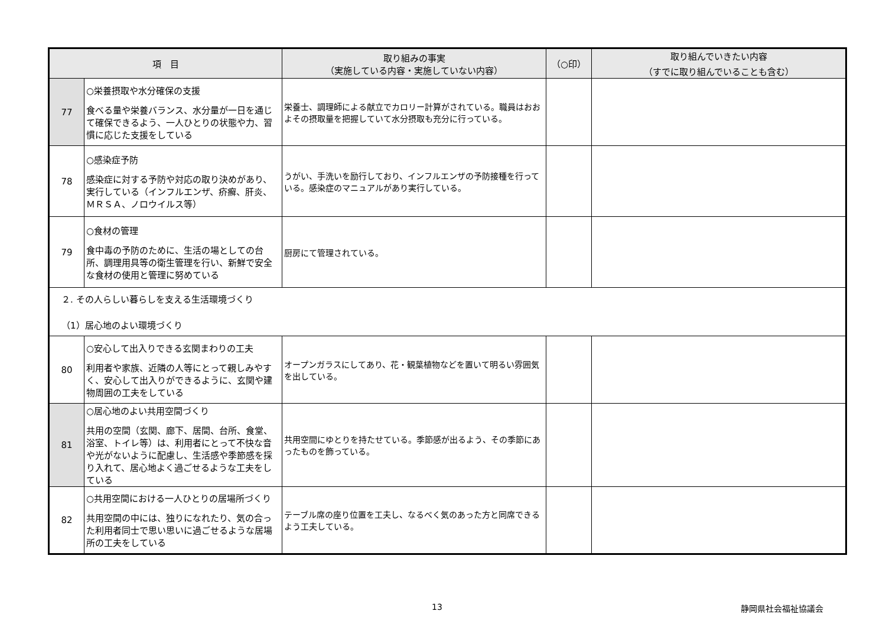| 項 目 | | 取り組みの事実 （実施している内容・実施していない内容） | （○印） | 取り組んでいきたい内容 （すでに取り組んでいることも含む） |
| --- | --- | --- | --- | --- |
| 77 | ○栄養摂取や水分確保の支援 食べる量や栄養バランス、水分量が一日を通じて確保できるよう、一人ひとりの状態や力、習慣に応じた支援をしている | 栄養士、調理師による献立でカロリー計算がされている。職員はおおよその摂取量を把握していて水分摂取も充分に行っている。 | | |
| 78 | ○感染症予防 感染症に対する予防や対応の取り決めがあり、実行している（インフルエンザ、疥癬、肝炎、ＭＲＳＡ、ノロウイルス等） | うがい、手洗いを励行しており、インフルエンザの予防接種を行っている。感染症のマニュアルがあり実行している。 | | |
| 79 | ○食材の管理 食中毒の予防のために、生活の場としての台所、調理用具等の衛生管理を行い、新鮮で安全な食材の使用と管理に努めている | 厨房にて管理されている。 | | |
| ２. その人らしい暮らしを支える生活環境づくり （1）居心地のよい環境づくり | | | | |
| 80 | ○安心して出入りできる玄関まわりの工夫 利用者や家族、近隣の人等にとって親しみやすく、安心して出入りができるように、玄関や建物周囲の工夫をしている | オープンガラスにしてあり、花・観葉植物などを置いて明るい雰囲気を出している。 | | |
| 81 | ○居心地のよい共用空間づくり 共用の空間（玄関、廊下、居間、台所、食堂、浴室、トイレ等）は、利用者にとって不快な音や光がないように配慮し、生活感や季節感を採り入れて、居心地よく過ごせるような工夫をしている | 共用空間にゆとりを持たせている。季節感が出るよう、その季節にあったものを飾っている。 | | |
| 82 | ○共用空間における一人ひとりの居場所づくり 共用空間の中には、独りになれたり、気の合った利用者同士で思い思いに過ごせるような居場所の工夫をしている | テーブル席の座り位置を工夫し、なるべく気のあった方と同席できるよう工夫している。 | | |
13 静岡県社会福祉協議会